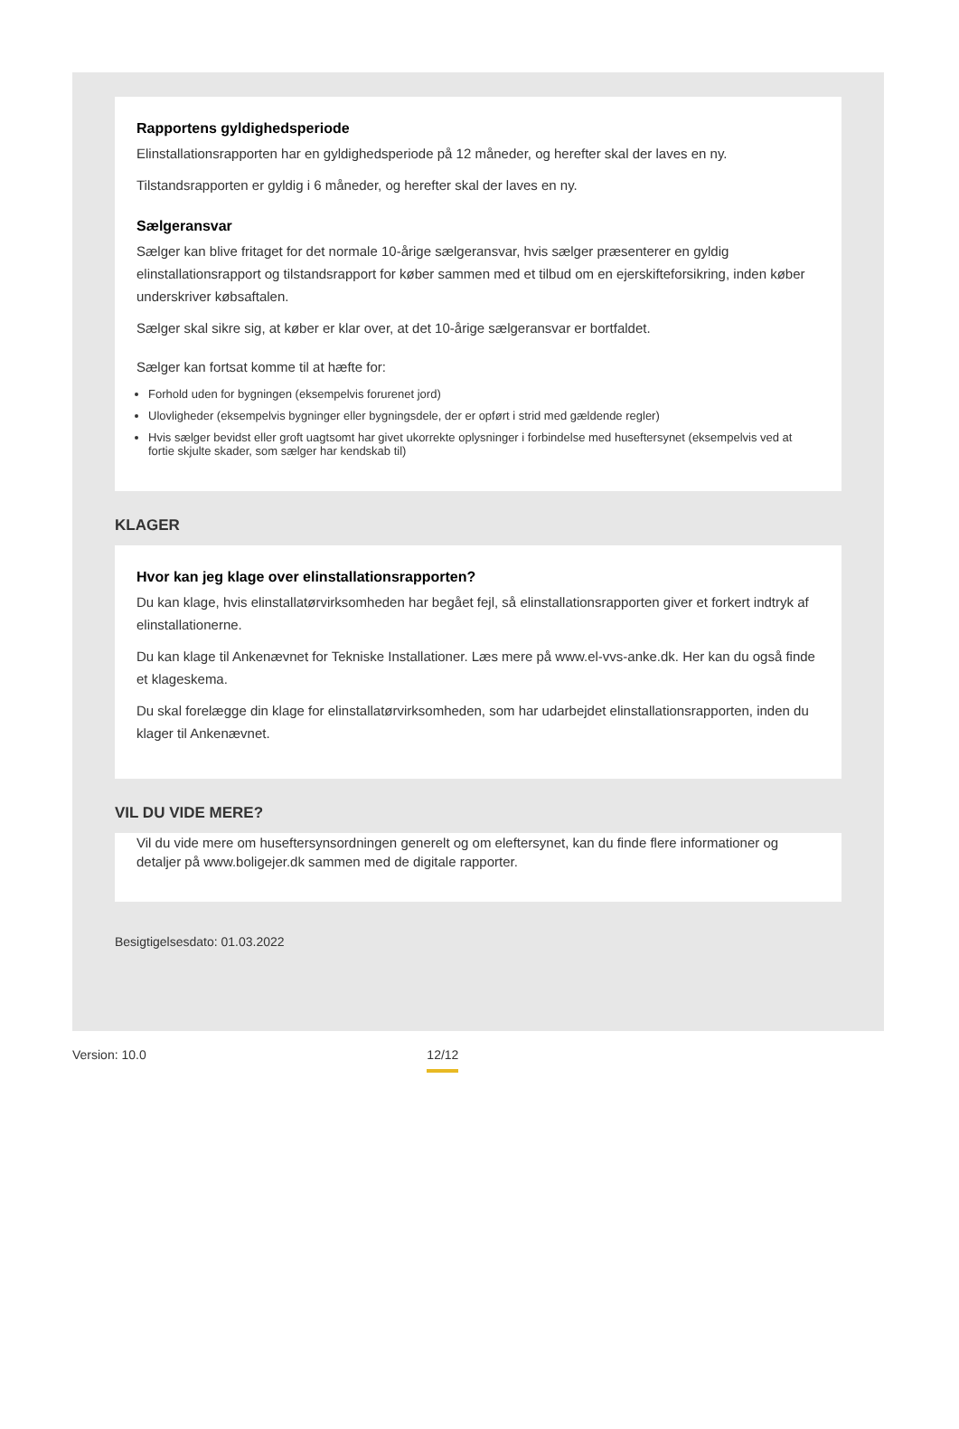Rapportens gyldighedsperiode
Elinstallationsrapporten har en gyldighedsperiode på 12 måneder, og herefter skal der laves en ny.
Tilstandsrapporten er gyldig i 6 måneder, og herefter skal der laves en ny.
Sælgeransvar
Sælger kan blive fritaget for det normale 10-årige sælgeransvar, hvis sælger præsenterer en gyldig elinstallationsrapport og tilstandsrapport for køber sammen med et tilbud om en ejerskifteforsikring, inden køber underskriver købsaftalen.
Sælger skal sikre sig, at køber er klar over, at det 10-årige sælgeransvar er bortfaldet.
Sælger kan fortsat komme til at hæfte for:
Forhold uden for bygningen (eksempelvis forurenet jord)
Ulovligheder (eksempelvis bygninger eller bygningsdele, der er opført i strid med gældende regler)
Hvis sælger bevidst eller groft uagtsomt har givet ukorrekte oplysninger i forbindelse med huseftersynet (eksempelvis ved at fortie skjulte skader, som sælger har kendskab til)
KLAGER
Hvor kan jeg klage over elinstallationsrapporten?
Du kan klage, hvis elinstallatørvirksomheden har begået fejl, så elinstallationsrapporten giver et forkert indtryk af elinstallationerne.
Du kan klage til Ankenævnet for Tekniske Installationer. Læs mere på www.el-vvs-anke.dk. Her kan du også finde et klageskema.
Du skal forelægge din klage for elinstallatørvirksomheden, som har udarbejdet elinstallationsrapporten, inden du klager til Ankenævnet.
VIL DU VIDE MERE?
Vil du vide mere om huseftersynsordningen generelt og om eleftersynet, kan du finde flere informationer og detaljer på www.boligejer.dk sammen med de digitale rapporter.
Besigtigelsesdato: 01.03.2022
Version: 10.0 12/12